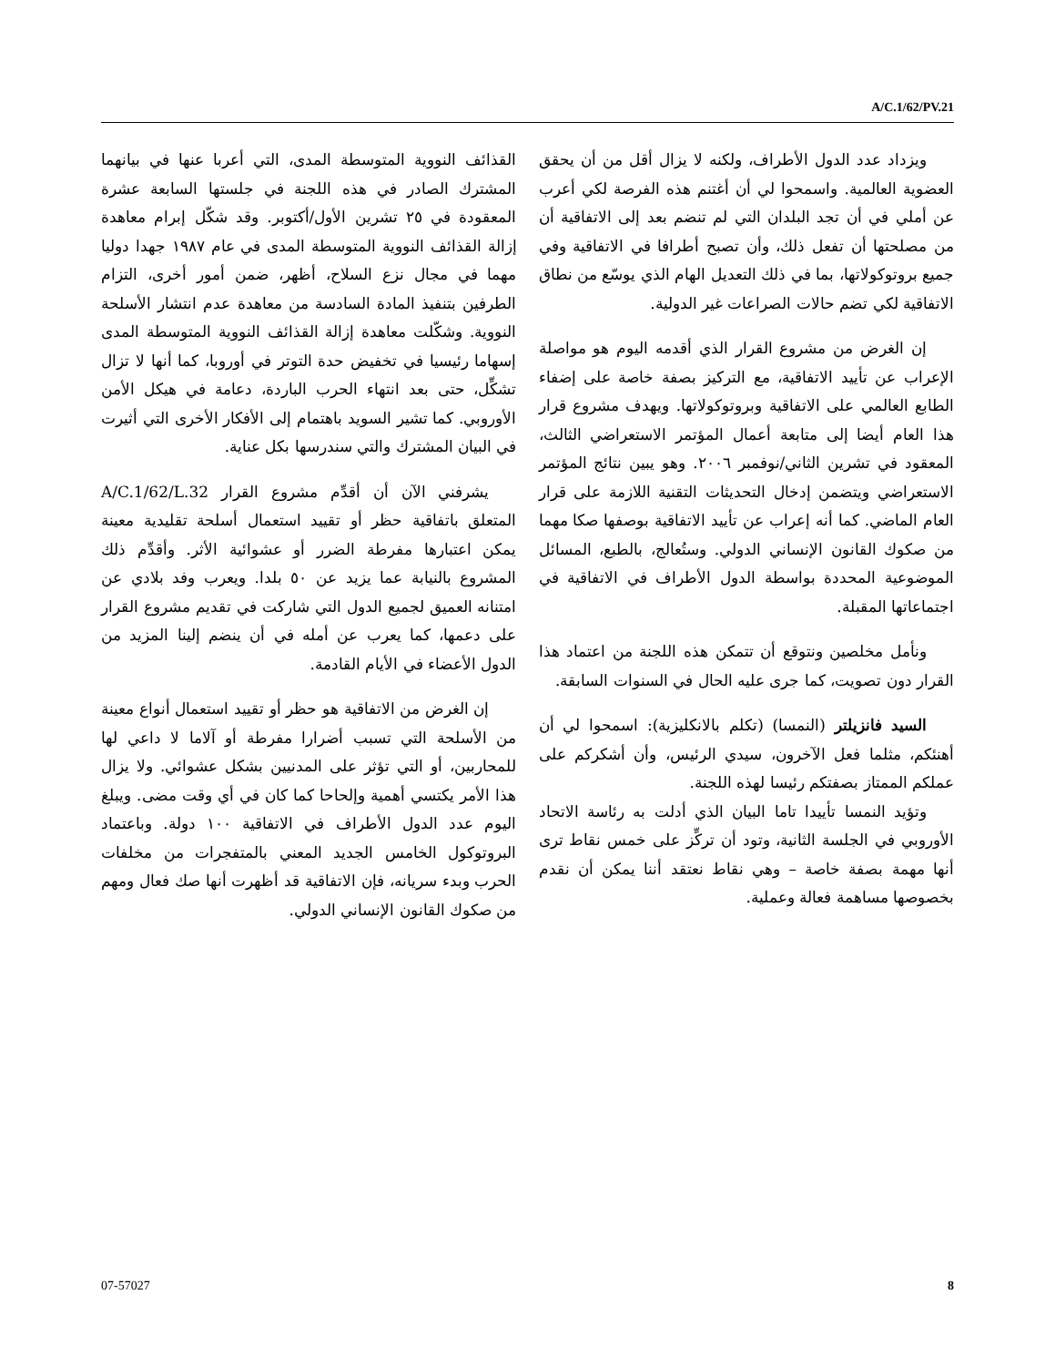A/C.1/62/PV.21
القذائف النووية المتوسطة المدى، التي أعربا عنها في بيانهما المشترك الصادر في هذه اللجنة في جلستها السابعة عشرة المعقودة في ٢٥ تشرين الأول/أكتوبر. وقد شكّل إبرام معاهدة إزالة القذائف النووية المتوسطة المدى في عام ١٩٨٧ جهدا دوليا مهما في مجال نزع السلاح، أظهر، ضمن أمور أخرى، التزام الطرفين بتنفيذ المادة السادسة من معاهدة عدم انتشار الأسلحة النووية. وشكّلت معاهدة إزالة القذائف النووية المتوسطة المدى إسهاما رئيسيا في تخفيض حدة التوتر في أوروبا، كما أنها لا تزال تشكِّل، حتى بعد انتهاء الحرب الباردة، دعامة في هيكل الأمن الأوروبي. كما تشير السويد باهتمام إلى الأفكار الأخرى التي أثيرت في البيان المشترك والتي سندرسها بكل عناية.
يشرفني الآن أن أقدِّم مشروع القرار A/C.1/62/L.32 المتعلق باتفاقية حظر أو تقييد استعمال أسلحة تقليدية معينة يمكن اعتبارها مفرطة الضرر أو عشوائية الأثر. وأقدِّم ذلك المشروع بالنيابة عما يزيد عن ٥٠ بلدا. ويعرب وفد بلادي عن امتنانه العميق لجميع الدول التي شاركت في تقديم مشروع القرار على دعمها، كما يعرب عن أمله في أن ينضم إلينا المزيد من الدول الأعضاء في الأيام القادمة.
إن الغرض من الاتفاقية هو حظر أو تقييد استعمال أنواع معينة من الأسلحة التي تسبب أضرارا مفرطة أو آلاما لا داعي لها للمحاربين، أو التي تؤثر على المدنيين بشكل عشوائي. ولا يزال هذا الأمر يكتسي أهمية وإلحاحا كما كان في أي وقت مضى. ويبلغ اليوم عدد الدول الأطراف في الاتفاقية ١٠٠ دولة. وباعتماد البروتوكول الخامس الجديد المعني بالمتفجرات من مخلفات الحرب وبدء سريانه، فإن الاتفاقية قد أظهرت أنها صك فعال ومهم من صكوك القانون الإنساني الدولي.
ويزداد عدد الدول الأطراف، ولكنه لا يزال أقل من أن يحقق العضوية العالمية. واسمحوا لي أن أغتنم هذه الفرصة لكي أعرب عن أملي في أن تجد البلدان التي لم تنضم بعد إلى الاتفاقية أن من مصلحتها أن تفعل ذلك، وأن تصبح أطرافا في الاتفاقية وفي جميع بروتوكولاتها، بما في ذلك التعديل الهام الذي يوسّع من نطاق الاتفاقية لكي تضم حالات الصراعات غير الدولية.
إن الغرض من مشروع القرار الذي أقدمه اليوم هو مواصلة الإعراب عن تأييد الاتفاقية، مع التركيز بصفة خاصة على إضفاء الطابع العالمي على الاتفاقية وبروتوكولاتها. ويهدف مشروع قرار هذا العام أيضا إلى متابعة أعمال المؤتمر الاستعراضي الثالث، المعقود في تشرين الثاني/نوفمبر ٢٠٠٦. وهو يبين نتائج المؤتمر الاستعراضي ويتضمن إدخال التحديثات التقنية اللازمة على قرار العام الماضي. كما أنه إعراب عن تأييد الاتفاقية بوصفها صكا مهما من صكوك القانون الإنساني الدولي. وستُعالج، بالطبع، المسائل الموضوعية المحددة بواسطة الدول الأطراف في الاتفاقية في اجتماعاتها المقبلة.
ونأمل مخلصين ونتوقع أن تتمكن هذه اللجنة من اعتماد هذا القرار دون تصويت، كما جرى عليه الحال في السنوات السابقة.
السيد فانزيلتر (النمسا) (تكلم بالانكليزية): اسمحوا لي أن أهنئكم، مثلما فعل الآخرون، سيدي الرئيس، وأن أشكركم على عملكم الممتاز بصفتكم رئيسا لهذه اللجنة.
وتؤيد النمسا تأييدا تاما البيان الذي أدلت به رئاسة الاتحاد الأوروبي في الجلسة الثانية، وتود أن تركِّز على خمس نقاط ترى أنها مهمة بصفة خاصة – وهي نقاط نعتقد أننا يمكن أن نقدم بخصوصها مساهمة فعالة وعملية.
07-57027 8